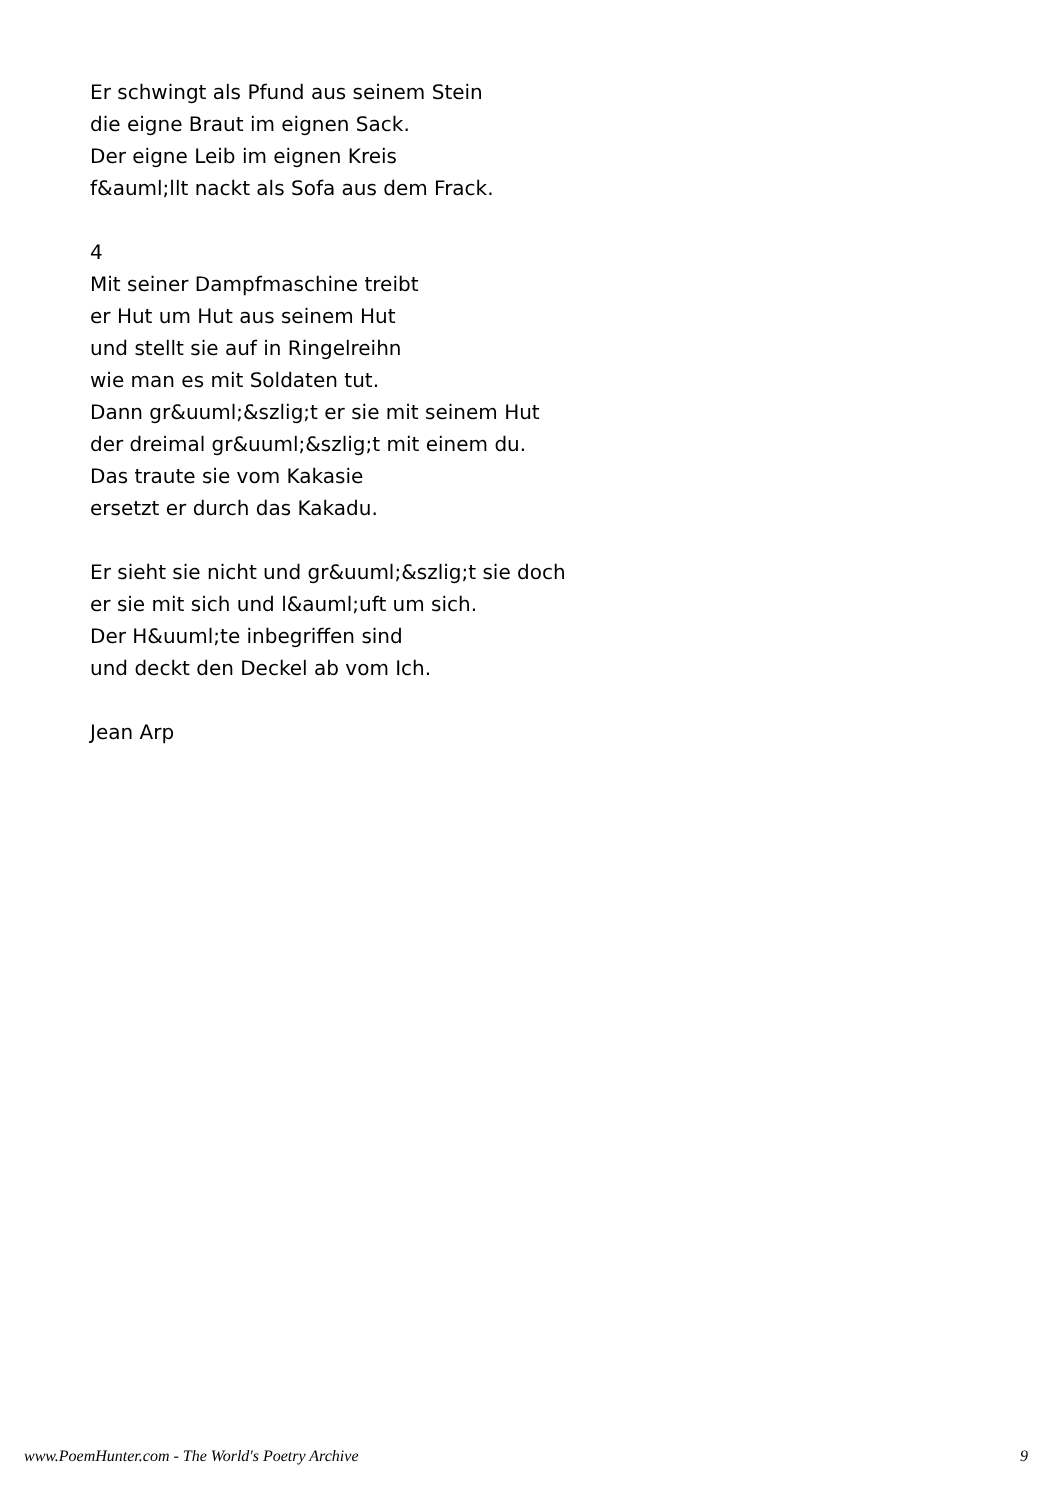Er schwingt als Pfund aus seinem Stein
die eigne Braut im eignen Sack.
Der eigne Leib im eignen Kreis
f&auml;llt nackt als Sofa aus dem Frack.
4
Mit seiner Dampfmaschine treibt
er Hut um Hut aus seinem Hut
und stellt sie auf in Ringelreihn
wie man es mit Soldaten tut.
Dann gr&uuml;&szlig;t er sie mit seinem Hut
der dreimal gr&uuml;&szlig;t mit einem du.
Das traute sie vom Kakasie
ersetzt er durch das Kakadu.
Er sieht sie nicht und gr&uuml;&szlig;t sie doch
er sie mit sich und l&auml;uft um sich.
Der H&uuml;te inbegriffen sind
und deckt den Deckel ab vom Ich.
Jean Arp
www.PoemHunter.com - The World's Poetry Archive 9